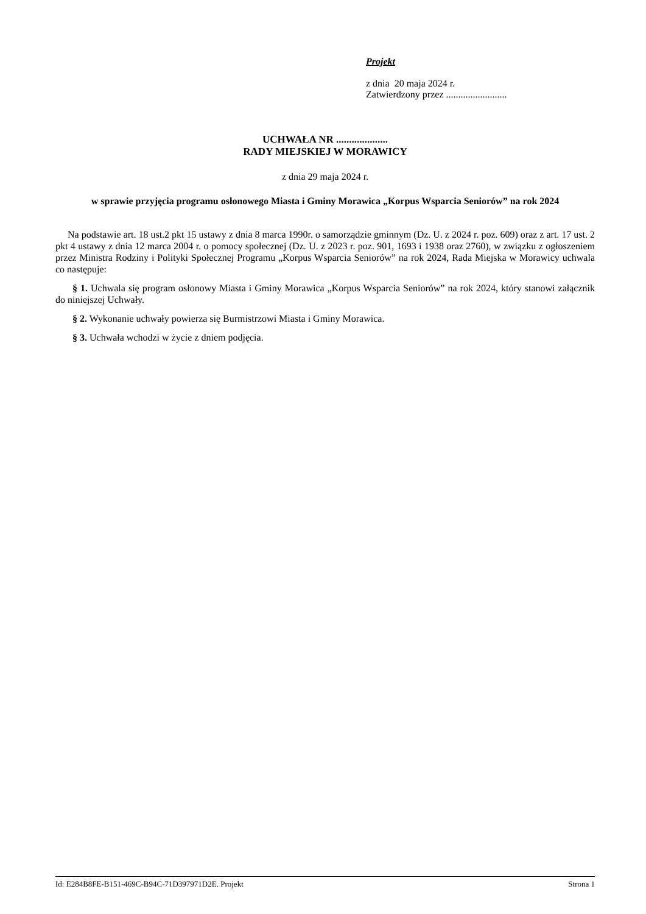Projekt
z dnia 20 maja 2024 r.
Zatwierdzony przez .........................
UCHWAŁA NR ....................
RADY MIEJSKIEJ W MORAWICY
z dnia 29 maja 2024 r.
w sprawie przyjęcia programu osłonowego Miasta i Gminy Morawica „Korpus Wsparcia Seniorów” na rok 2024
Na podstawie art. 18 ust.2 pkt 15 ustawy z dnia 8 marca 1990r. o samorządzie gminnym (Dz. U. z 2024 r. poz. 609) oraz z art. 17 ust. 2 pkt 4 ustawy z dnia 12 marca 2004 r. o pomocy społecznej (Dz. U. z 2023 r. poz. 901, 1693 i 1938 oraz 2760), w związku z ogłoszeniem przez Ministra Rodziny i Polityki Społecznej Programu „Korpus Wsparcia Seniorów” na rok 2024, Rada Miejska w Morawicy uchwala co następuje:
§ 1. Uchwala się program osłonowy Miasta i Gminy Morawica „Korpus Wsparcia Seniorów” na rok 2024, który stanowi załącznik do niniejszej Uchwały.
§ 2. Wykonanie uchwały powierza się Burmistrzowi Miasta i Gminy Morawica.
§ 3. Uchwała wchodzi w życie z dniem podjęcia.
Id: E284B8FE-B151-469C-B94C-71D397971D2E. Projekt Strona 1